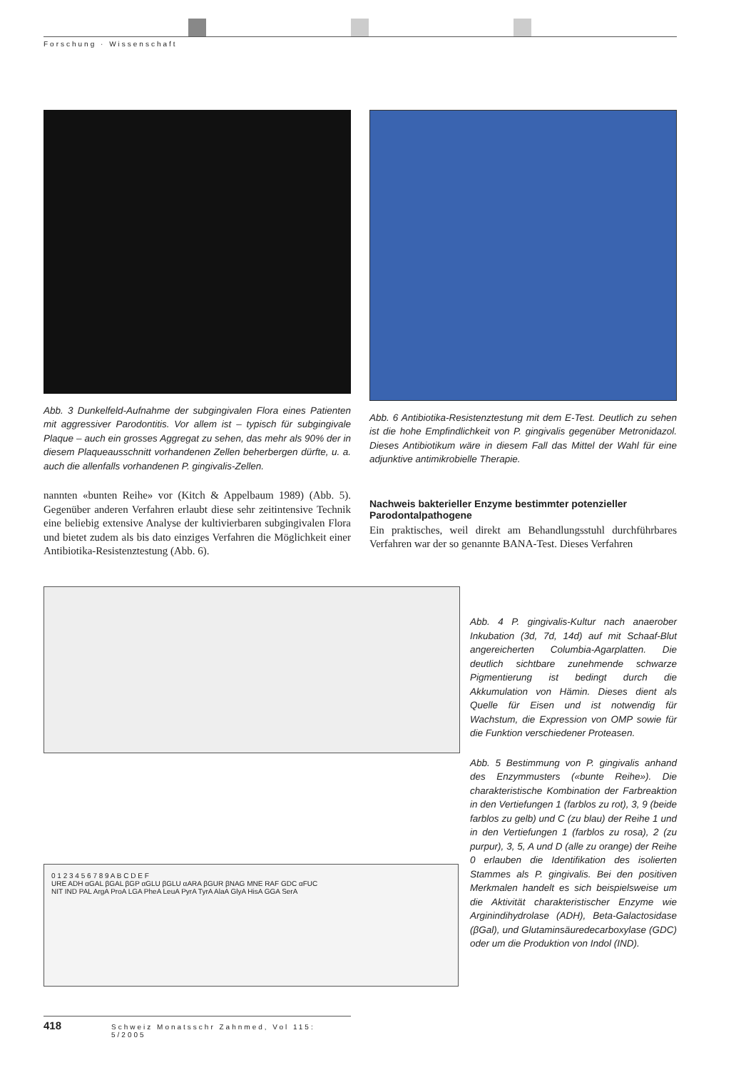Forschung · Wissenschaft
Abb. 3 Dunkelfeld-Aufnahme der subgingivalen Flora eines Patienten mit aggressiver Parodontitis. Vor allem ist – typisch für subgingivale Plaque – auch ein grosses Aggregat zu sehen, das mehr als 90% der in diesem Plaqueausschnitt vorhandenen Zellen beherbergen dürfte, u. a. auch die allenfalls vorhandenen P. gingivalis-Zellen.
nannten «bunten Reihe» vor (Kitch & Appelbaum 1989) (Abb. 5). Gegenüber anderen Verfahren erlaubt diese sehr zeitintensive Technik eine beliebig extensive Analyse der kultivierbaren subgingivalen Flora und bietet zudem als bis dato einziges Verfahren die Möglichkeit einer Antibiotika-Resistenztestung (Abb. 6).
Abb. 6 Antibiotika-Resistenztestung mit dem E-Test. Deutlich zu sehen ist die hohe Empfindlichkeit von P. gingivalis gegenüber Metronidazol. Dieses Antibiotikum wäre in diesem Fall das Mittel der Wahl für eine adjunktive antimikrobielle Therapie.
Nachweis bakterieller Enzyme bestimmter potenzieller Parodontalpathogene
Ein praktisches, weil direkt am Behandlungsstuhl durchführbares Verfahren war der so genannte BANA-Test. Dieses Verfahren
0 1 2 3 4 5 6 7 8 9 A B C D E F
URE ADH αGAL βGAL βGP αGLU βGLU αARA βGUR βNAG MNE RAF GDC αFUC
NIT IND PAL ArgA ProA LGA PheA LeuA PyrA TyrA AlaA GlyA HisA GGA SerA
Abb. 4 P. gingivalis-Kultur nach anaerober Inkubation (3d, 7d, 14d) auf mit Schaaf-Blut angereicherten Columbia-Agarplatten. Die deutlich sichtbare zunehmende schwarze Pigmentierung ist bedingt durch die Akkumulation von Hämin. Dieses dient als Quelle für Eisen und ist notwendig für Wachstum, die Expression von OMP sowie für die Funktion verschiedener Proteasen.
Abb. 5 Bestimmung von P. gingivalis anhand des Enzymmusters («bunte Reihe»). Die charakteristische Kombination der Farbreaktion in den Vertiefungen 1 (farblos zu rot), 3, 9 (beide farblos zu gelb) und C (zu blau) der Reihe 1 und in den Vertiefungen 1 (farblos zu rosa), 2 (zu purpur), 3, 5, A und D (alle zu orange) der Reihe 0 erlauben die Identifikation des isolierten Stammes als P. gingivalis. Bei den positiven Merkmalen handelt es sich beispielsweise um die Aktivität charakteristischer Enzyme wie Arginindihydrolase (ADH), Beta-Galactosidase (βGal), und Glutaminsäuredecarboxylase (GDC) oder um die Produktion von Indol (IND).
418 Schweiz Monatsschr Zahnmed, Vol 115: 5/2005